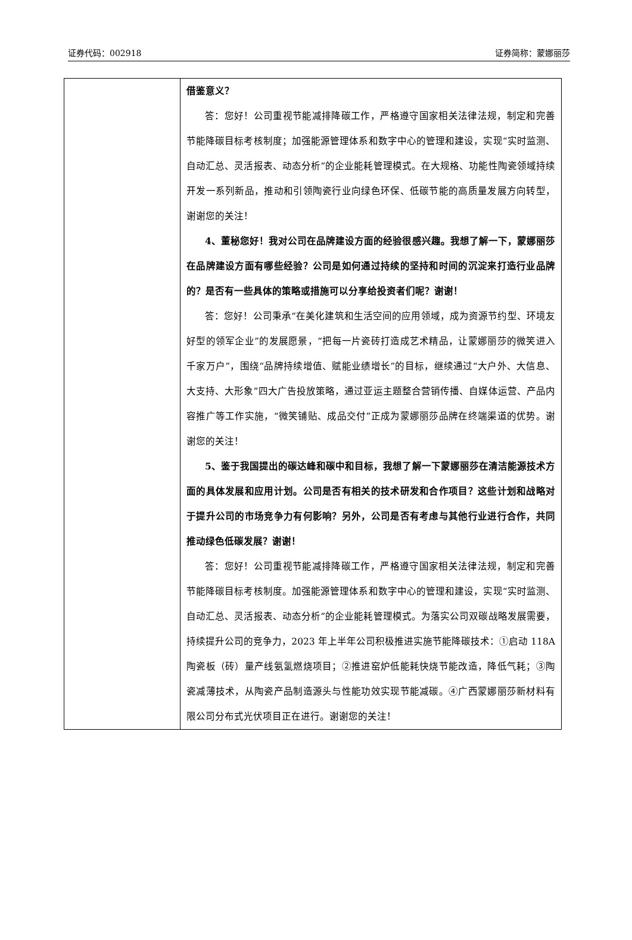证券代码：002918 证券简称：蒙娜丽莎
| | 借鉴意义？ 答：您好！公司重视节能减排降碳工作，严格遵守国家相关法律法规，制定和完善节能降碳目标考核制度；加强能源管理体系和数字中心的管理和建设，实现“实时监测、自动汇总、灵活报表、动态分析”的企业能耗管理模式。在大规格、功能性陶瓷领域持续开发一系列新品，推动和引领陶瓷行业向绿色环保、低碳节能的高质量发展方向转型，谢谢您的关注！ 4、董秘您好！我对公司在品牌建设方面的经验很感兴趣。我想了解一下，蒙娜丽莎在品牌建设方面有哪些经验？公司是如何通过持续的坚持和时间的沉淀来打造行业品牌的？是否有一些具体的策略或措施可以分享给投资者们呢？谢谢！ 答：您好！公司秉承“在美化建筑和生活空间的应用领域，成为资源节约型、环境友好型的领军企业”的发展愿景，“把每一片瓷砖打造成艺术精品，让蒙娜丽莎的微笑进入千家万户”，围绕“品牌持续增值、赋能业绩增长”的目标，继续通过“大户外、大信息、大支持、大形象”四大广告投放策略，通过亚运主题整合营销传播、自媒体运营、产品内容推广等工作实施，“微笑铺贴、成品交付”正成为蒙娜丽莎品牌在终端渠道的优势。谢谢您的关注！ 5、鉴于我国提出的碳达峰和碳中和目标，我想了解一下蒙娜丽莎在清洁能源技术方面的具体发展和应用计划。公司是否有相关的技术研发和合作项目？这些计划和战略对于提升公司的市场竞争力有何影响？另外，公司是否有考虑与其他行业进行合作，共同推动绿色低碳发展？谢谢！ 答：您好！公司重视节能减排降碳工作，严格遵守国家相关法律法规，制定和完善节能降碳目标考核制度。加强能源管理体系和数字中心的管理和建设，实现“实时监测、自动汇总、灵活报表、动态分析”的企业能耗管理模式。为落实公司双碳战略发展需要，持续提升公司的竞争力，2023 年上半年公司积极推进实施节能降碳技术：①启动 118A 陶瓷板（砖）量产线氨氢燃烧项目；②推进窑炉低能耗快烧节能改造，降低气耗；③陶瓷减薄技术，从陶瓷产品制造源头与性能功效实现节能减碳。④广西蒙娜丽莎新材料有限公司分布式光伏项目正在进行。谢谢您的关注！ |